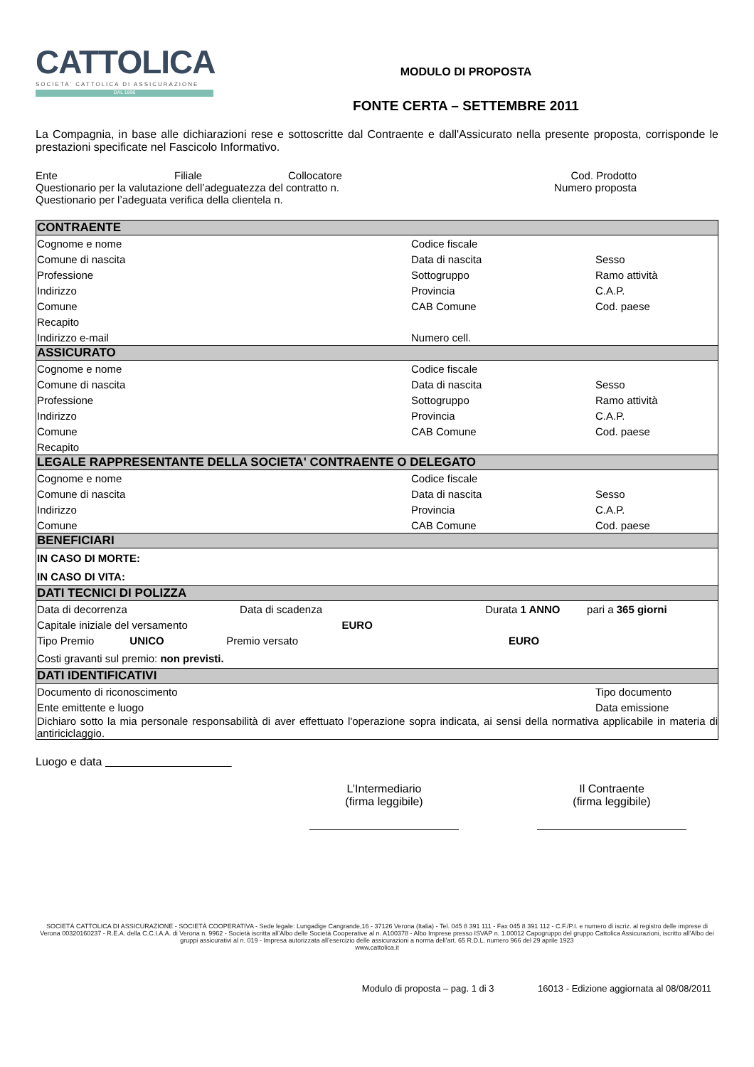CATTOLICA
SOCIETA' CATTOLICA DI ASSICURAZIONE
DAL 1896
MODULO DI PROPOSTA
FONTE CERTA – SETTEMBRE 2011
La Compagnia, in base alle dichiarazioni rese e sottoscritte dal Contraente e dall'Assicurato nella presente proposta, corrisponde le prestazioni specificate nel Fascicolo Informativo.
| Ente | Filiale | Collocatore | Cod. Prodotto |
| Questionario per la valutazione dell’adeguatezza del contratto n. | | | Numero proposta |
| Questionario per l’adeguata verifica della clientela n. | | | |
| CONTRAENTE | | |
| --- | --- | --- |
| Cognome e nome | Codice fiscale | |
| Comune di nascita | Data di nascita | Sesso |
| Professione | Sottogruppo | Ramo attività |
| Indirizzo | Provincia | C.A.P. |
| Comune | CAB Comune | Cod. paese |
| Recapito | | |
| Indirizzo e-mail | Numero cell. | |
| ASSICURATO | | |
| Cognome e nome | Codice fiscale | |
| Comune di nascita | Data di nascita | Sesso |
| Professione | Sottogruppo | Ramo attività |
| Indirizzo | Provincia | C.A.P. |
| Comune | CAB Comune | Cod. paese |
| Recapito | | |
| LEGALE RAPPRESENTANTE DELLA SOCIETA' CONTRAENTE O DELEGATO | | |
| Cognome e nome | Codice fiscale | |
| Comune di nascita | Data di nascita | Sesso |
| Indirizzo | Provincia | C.A.P. |
| Comune | CAB Comune | Cod. paese |
| BENEFICIARI | | |
| IN CASO DI MORTE: | | |
| IN CASO DI VITA: | | |
| DATI TECNICI DI POLIZZA | | |
| Data di decorrenza Data di scadenza Durata 1 ANNO pari a 365 giorni | | |
| Capitale iniziale del versamento EURO | | |
| Tipo Premio UNICO Premio versato EURO | | |
| Costi gravanti sul premio: non previsti. | | |
| DATI IDENTIFICATIVI | | |
| Documento di riconoscimento | | Tipo documento |
| Ente emittente e luogo | | Data emissione |
| Dichiaro sotto la mia personale responsabilità di aver effettuato l'operazione sopra indicata, ai sensi della normativa applicabile in materia di antiriciclaggio. | | |
Luogo e data
L’Intermediario
(firma leggibile)
Il Contraente
(firma leggibile)
SOCIETÀ CATTOLICA DI ASSICURAZIONE - SOCIETÀ COOPERATIVA - Sede legale: Lungadige Cangrande,16 - 37126 Verona (Italia) - Tel. 045 8 391 111 - Fax 045 8 391 112 - C.F./P.I. e numero di iscriz. al registro delle imprese di Verona 00320160237 - R.E.A. della C.C.I.A.A. di Verona n. 9962 - Società iscritta all’Albo delle Società Cooperative al n. A100378 - Albo Imprese presso ISVAP n. 1.00012 Capogruppo del gruppo Cattolica Assicurazioni, iscritto all’Albo dei gruppi assicurativi al n. 019 - Impresa autorizzata all’esercizio delle assicurazioni a norma dell’art. 65 R.D.L. numero 966 del 29 aprile 1923
www.cattolica.it
Modulo di proposta – pag. 1 di 3 16013 - Edizione aggiornata al 08/08/2011